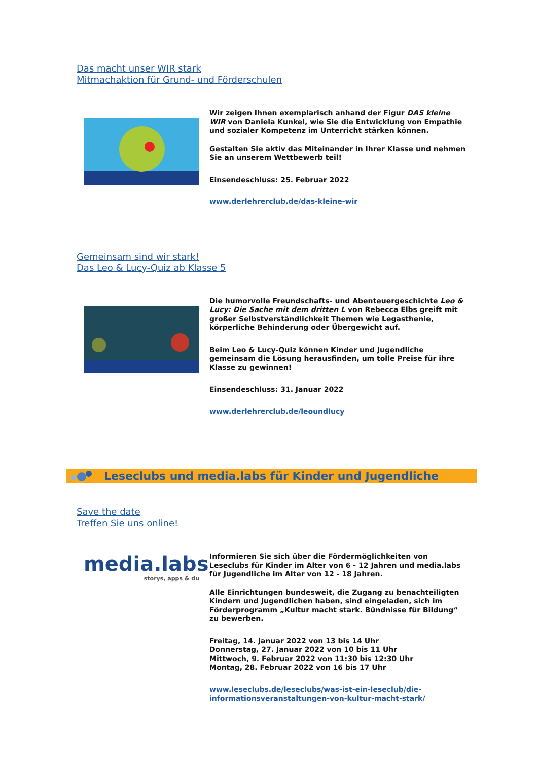Das macht unser WIR stark
Mitmachaktion für Grund- und Förderschulen
Wir zeigen Ihnen exemplarisch anhand der Figur DAS kleine WIR von Daniela Kunkel, wie Sie die Entwicklung von Empathie und sozialer Kompetenz im Unterricht stärken können.
Gestalten Sie aktiv das Miteinander in Ihrer Klasse und nehmen Sie an unserem Wettbewerb teil!
Einsendeschluss: 25. Februar 2022
www.derlehrerclub.de/das-kleine-wir
Gemeinsam sind wir stark!
Das Leo & Lucy-Quiz ab Klasse 5
Die humorvolle Freundschafts- und Abenteuergeschichte Leo & Lucy: Die Sache mit dem dritten L von Rebecca Elbs greift mit großer Selbstverständlichkeit Themen wie Legasthenie, körperliche Behinderung oder Übergewicht auf.
Beim Leo & Lucy-Quiz können Kinder und Jugendliche gemeinsam die Lösung herausfinden, um tolle Preise für ihre Klasse zu gewinnen!
Einsendeschluss: 31. Januar 2022
www.derlehrerclub.de/leoundlucy
Leseclubs und media.labs für Kinder und Jugendliche
Save the date
Treffen Sie uns online!
media.labs
storys, apps & du
Informieren Sie sich über die Fördermöglichkeiten von Leseclubs für Kinder im Alter von 6 - 12 Jahren und media.labs für Jugendliche im Alter von 12 - 18 Jahren.
Alle Einrichtungen bundesweit, die Zugang zu benachteiligten Kindern und Jugendlichen haben, sind eingeladen, sich im Förderprogramm „Kultur macht stark. Bündnisse für Bildung“ zu bewerben.
Freitag, 14. Januar 2022 von 13 bis 14 Uhr
Donnerstag, 27. Januar 2022 von 10 bis 11 Uhr
Mittwoch, 9. Februar 2022 von 11:30 bis 12:30 Uhr
Montag, 28. Februar 2022 von 16 bis 17 Uhr
www.leseclubs.de/leseclubs/was-ist-ein-leseclub/die-informationsveranstaltungen-von-kultur-macht-stark/